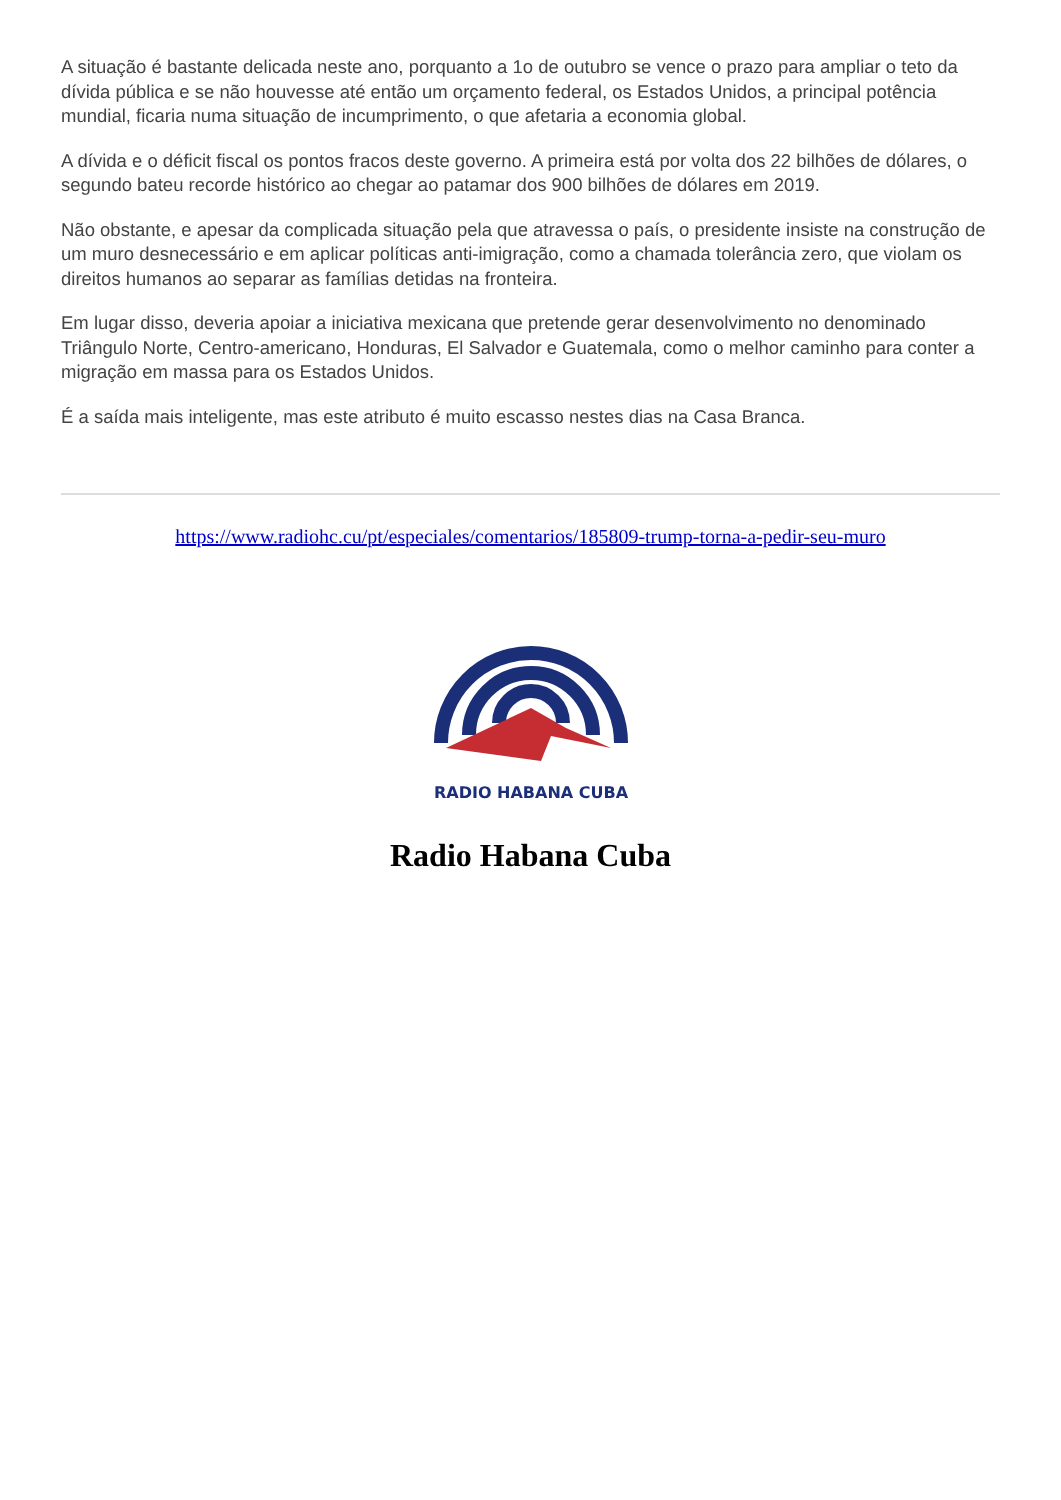A situação é bastante delicada neste ano, porquanto a 1o de outubro se vence o prazo para ampliar o teto da dívida pública e se não houvesse até então um orçamento federal, os Estados Unidos, a principal potência mundial, ficaria numa situação de incumprimento, o que afetaria a economia global.
A dívida e o déficit fiscal os pontos fracos deste governo. A primeira está por volta dos 22 bilhões de dólares, o segundo bateu recorde histórico ao chegar ao patamar dos 900 bilhões de dólares em 2019.
Não obstante, e apesar da complicada situação pela que atravessa o país, o presidente insiste na construção de um muro desnecessário e em aplicar políticas anti-imigração, como a chamada tolerância zero, que violam os direitos humanos ao separar as famílias detidas na fronteira.
Em lugar disso, deveria apoiar a iniciativa mexicana que pretende gerar desenvolvimento no denominado Triângulo Norte, Centro-americano, Honduras, El Salvador e Guatemala, como o melhor caminho para conter a migração em massa para os Estados Unidos.
É a saída mais inteligente, mas este atributo é muito escasso nestes dias na Casa Branca.
https://www.radiohc.cu/pt/especiales/comentarios/185809-trump-torna-a-pedir-seu-muro
RADIO HABANA CUBA
Radio Habana Cuba